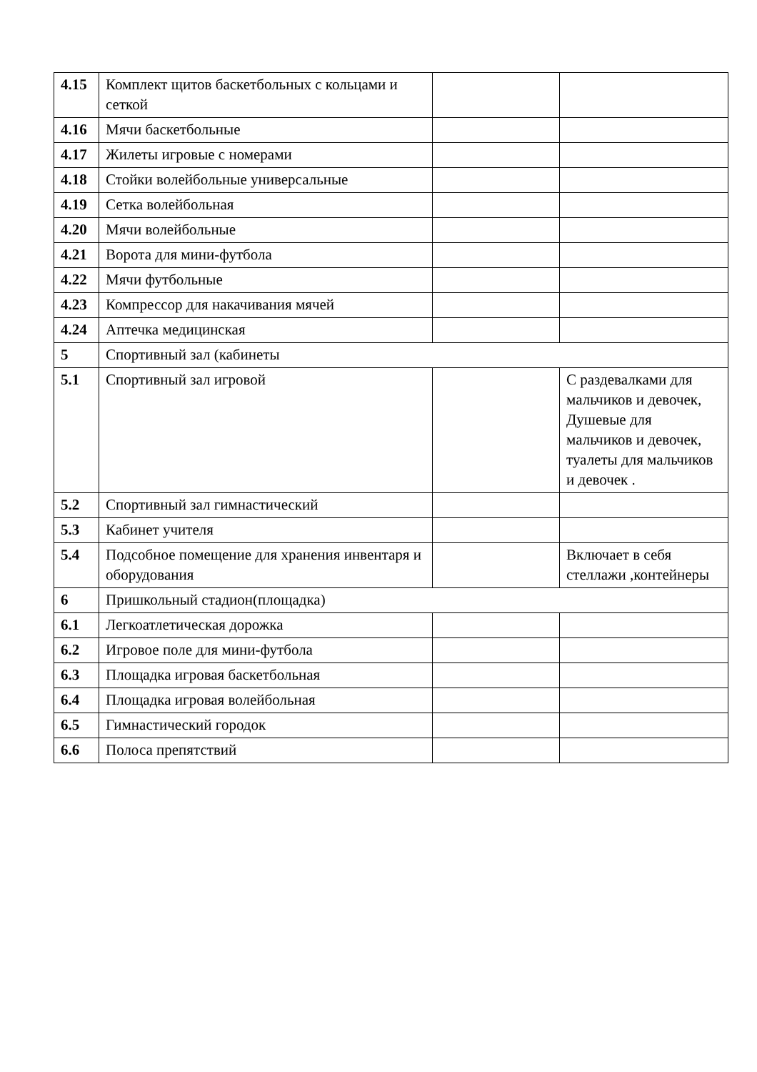| 4.15 | Комплект щитов баскетбольных с кольцами и сеткой | | |
| 4.16 | Мячи баскетбольные | | |
| 4.17 | Жилеты игровые с номерами | | |
| 4.18 | Стойки волейбольные универсальные | | |
| 4.19 | Сетка волейбольная | | |
| 4.20 | Мячи волейбольные | | |
| 4.21 | Ворота для мини-футбола | | |
| 4.22 | Мячи футбольные | | |
| 4.23 | Компрессор для накачивания мячей | | |
| 4.24 | Аптечка медицинская | | |
| 5 | Спортивный зал (кабинеты | | |
| 5.1 | Спортивный зал игровой | | С раздевалками для мальчиков и девочек, Душевые для мальчиков и девочек, туалеты для мальчиков и девочек . |
| 5.2 | Спортивный зал гимнастический | | |
| 5.3 | Кабинет учителя | | |
| 5.4 | Подсобное помещение для хранения инвентаря и оборудования | | Включает в себя стеллажи ,контейнеры |
| 6 | Пришкольный стадион(площадка) | | |
| 6.1 | Легкоатлетическая дорожка | | |
| 6.2 | Игровое поле для мини-футбола | | |
| 6.3 | Площадка игровая баскетбольная | | |
| 6.4 | Площадка игровая волейбольная | | |
| 6.5 | Гимнастический городок | | |
| 6.6 | Полоса препятствий | | |